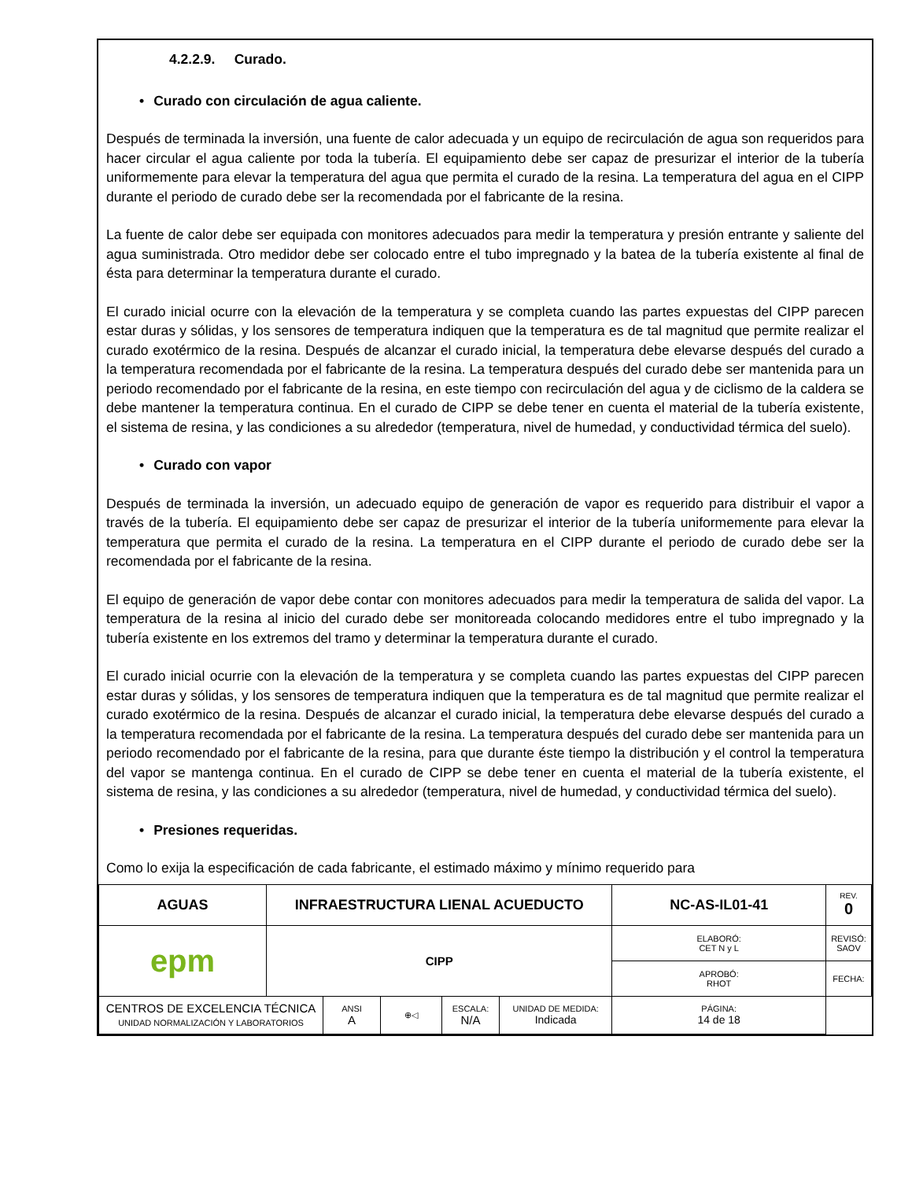4.2.2.9. Curado.
• Curado con circulación de agua caliente.
Después de terminada la inversión, una fuente de calor adecuada y un equipo de recirculación de agua son requeridos para hacer circular el agua caliente por toda la tubería. El equipamiento debe ser capaz de presurizar el interior de la tubería uniformemente para elevar la temperatura del agua que permita el curado de la resina. La temperatura del agua en el CIPP durante el periodo de curado debe ser la recomendada por el fabricante de la resina.
La fuente de calor debe ser equipada con monitores adecuados para medir la temperatura y presión entrante y saliente del agua suministrada. Otro medidor debe ser colocado entre el tubo impregnado y la batea de la tubería existente al final de ésta para determinar la temperatura durante el curado.
El curado inicial ocurre con la elevación de la temperatura y se completa cuando las partes expuestas del CIPP parecen estar duras y sólidas, y los sensores de temperatura indiquen que la temperatura es de tal magnitud que permite realizar el curado exotérmico de la resina. Después de alcanzar el curado inicial, la temperatura debe elevarse después del curado a la temperatura recomendada por el fabricante de la resina. La temperatura después del curado debe ser mantenida para un periodo recomendado por el fabricante de la resina, en este tiempo con recirculación del agua y de ciclismo de la caldera se debe mantener la temperatura continua. En el curado de CIPP se debe tener en cuenta el material de la tubería existente, el sistema de resina, y las condiciones a su alrededor (temperatura, nivel de humedad, y conductividad térmica del suelo).
• Curado con vapor
Después de terminada la inversión, un adecuado equipo de generación de vapor es requerido para distribuir el vapor a través de la tubería. El equipamiento debe ser capaz de presurizar el interior de la tubería uniformemente para elevar la temperatura que permita el curado de la resina. La temperatura en el CIPP durante el periodo de curado debe ser la recomendada por el fabricante de la resina.
El equipo de generación de vapor debe contar con monitores adecuados para medir la temperatura de salida del vapor. La temperatura de la resina al inicio del curado debe ser monitoreada colocando medidores entre el tubo impregnado y la tubería existente en los extremos del tramo y determinar la temperatura durante el curado.
El curado inicial ocurrie con la elevación de la temperatura y se completa cuando las partes expuestas del CIPP parecen estar duras y sólidas, y los sensores de temperatura indiquen que la temperatura es de tal magnitud que permite realizar el curado exotérmico de la resina. Después de alcanzar el curado inicial, la temperatura debe elevarse después del curado a la temperatura recomendada por el fabricante de la resina. La temperatura después del curado debe ser mantenida para un periodo recomendado por el fabricante de la resina, para que durante éste tiempo la distribución y el control la temperatura del vapor se mantenga continua. En el curado de CIPP se debe tener en cuenta el material de la tubería existente, el sistema de resina, y las condiciones a su alrededor (temperatura, nivel de humedad, y conductividad térmica del suelo).
• Presiones requeridas.
Como lo exija la especificación de cada fabricante, el estimado máximo y mínimo requerido para
| AGUAS | INFRAESTRUCTURA LIENAL ACUEDUCTO | | | | | NC-AS-IL01-41 | | REV. 0 |
| epm | CIPP | | | | | ELABORÓ: CET N y L | REVISÓ: SAOV | |
| | | | | | | APROBÓ: RHOT | FECHA: | |
| CENTROS DE EXCELENCIA TÉCNICA UNIDAD NORMALIZACIÓN Y LABORATORIOS | | ANSI A | ⊕◁ | ESCALA: N/A | | UNIDAD DE MEDIDA: Indicada | PÁGINA: 14 de 18 | |